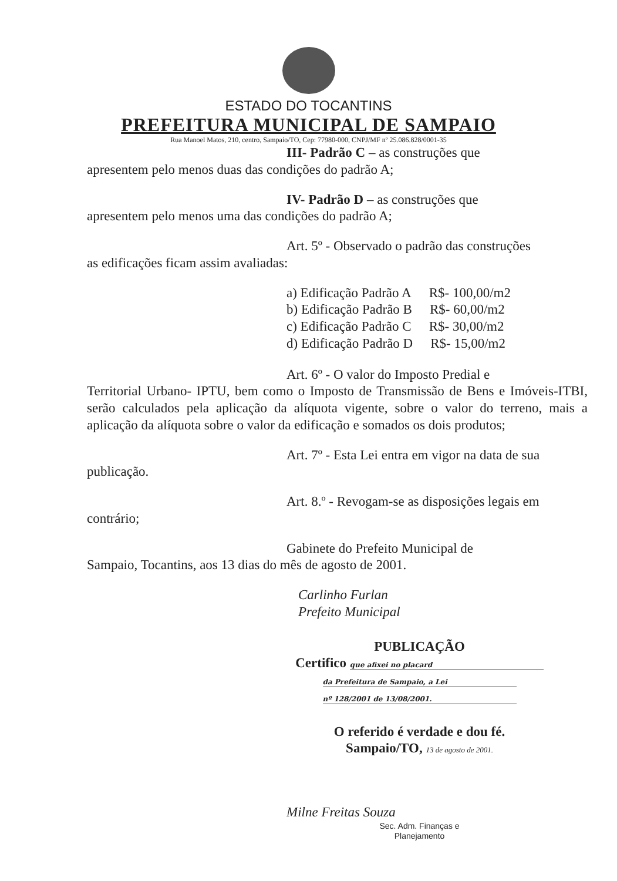ESTADO DO TOCANTINS
PREFEITURA MUNICIPAL DE SAMPAIO
Rua Manoel Matos, 210, centro, Sampaio/TO, Cep: 77980-000, CNPJ/MF nº 25.086.828/0001-35
III- Padrão C – as construções que
apresentem pelo menos duas das condições do padrão A;
IV- Padrão D – as construções que
apresentem pelo menos uma das condições do padrão A;
Art. 5º - Observado o padrão das construções
as edificações ficam assim avaliadas:
a) Edificação Padrão A R$- 100,00/m2
b) Edificação Padrão B R$- 60,00/m2
c) Edificação Padrão C R$- 30,00/m2
d) Edificação Padrão D R$- 15,00/m2
Art. 6º - O valor do Imposto Predial e
Territorial Urbano- IPTU, bem como o Imposto de Transmissão de Bens e Imóveis-ITBI, serão calculados pela aplicação da alíquota vigente, sobre o valor do terreno, mais a aplicação da alíquota sobre o valor da edificação e somados os dois produtos;
Art. 7º - Esta Lei entra em vigor na data de sua
publicação.
Art. 8.º - Revogam-se as disposições legais em
contrário;
Gabinete do Prefeito Municipal de
Sampaio, Tocantins, aos 13 dias do mês de agosto de 2001.
Carlinho Furlan
Prefeito Municipal
PUBLICAÇÃO
Certifico que afixei no placard
da Prefeitura de Sampaio, a Lei
nº 128/2001 de 13/08/2001.
O referido é verdade e dou fé.
Sampaio/TO, 13 de agosto de 2001.
Milne Freitas Souza
Sec. Adm. Finanças e
Planejamento